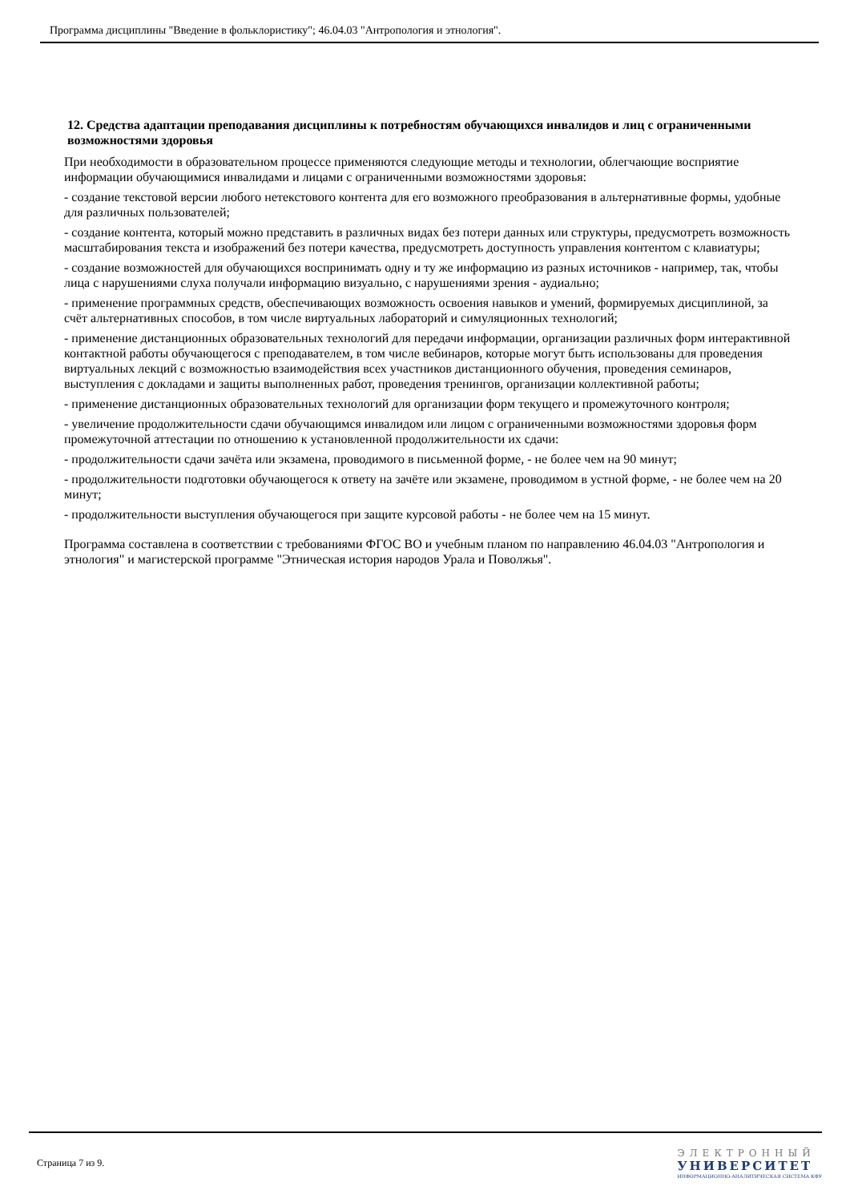Программа дисциплины "Введение в фольклористику"; 46.04.03 "Антропология и этнология".
12. Средства адаптации преподавания дисциплины к потребностям обучающихся инвалидов и лиц с ограниченными возможностями здоровья
При необходимости в образовательном процессе применяются следующие методы и технологии, облегчающие восприятие информации обучающимися инвалидами и лицами с ограниченными возможностями здоровья:
- создание текстовой версии любого нетекстового контента для его возможного преобразования в альтернативные формы, удобные для различных пользователей;
- создание контента, который можно представить в различных видах без потери данных или структуры, предусмотреть возможность масштабирования текста и изображений без потери качества, предусмотреть доступность управления контентом с клавиатуры;
- создание возможностей для обучающихся воспринимать одну и ту же информацию из разных источников - например, так, чтобы лица с нарушениями слуха получали информацию визуально, с нарушениями зрения - аудиально;
- применение программных средств, обеспечивающих возможность освоения навыков и умений, формируемых дисциплиной, за счёт альтернативных способов, в том числе виртуальных лабораторий и симуляционных технологий;
- применение дистанционных образовательных технологий для передачи информации, организации различных форм интерактивной контактной работы обучающегося с преподавателем, в том числе вебинаров, которые могут быть использованы для проведения виртуальных лекций с возможностью взаимодействия всех участников дистанционного обучения, проведения семинаров, выступления с докладами и защиты выполненных работ, проведения тренингов, организации коллективной работы;
- применение дистанционных образовательных технологий для организации форм текущего и промежуточного контроля;
- увеличение продолжительности сдачи обучающимся инвалидом или лицом с ограниченными возможностями здоровья форм промежуточной аттестации по отношению к установленной продолжительности их сдачи:
- продолжительности сдачи зачёта или экзамена, проводимого в письменной форме, - не более чем на 90 минут;
- продолжительности подготовки обучающегося к ответу на зачёте или экзамене, проводимом в устной форме, - не более чем на 20 минут;
- продолжительности выступления обучающегося при защите курсовой работы - не более чем на 15 минут.
Программа составлена в соответствии с требованиями ФГОС ВО и учебным планом по направлению 46.04.03 "Антропология и этнология" и магистерской программе "Этническая история народов Урала и Поволжья".
Страница 7 из 9.
ЭЛЕКТРОННЫЙ
УНИВЕРСИТЕТ
ИНФОРМАЦИОННО-АНАЛИТИЧЕСКАЯ СИСТЕМА КФУ